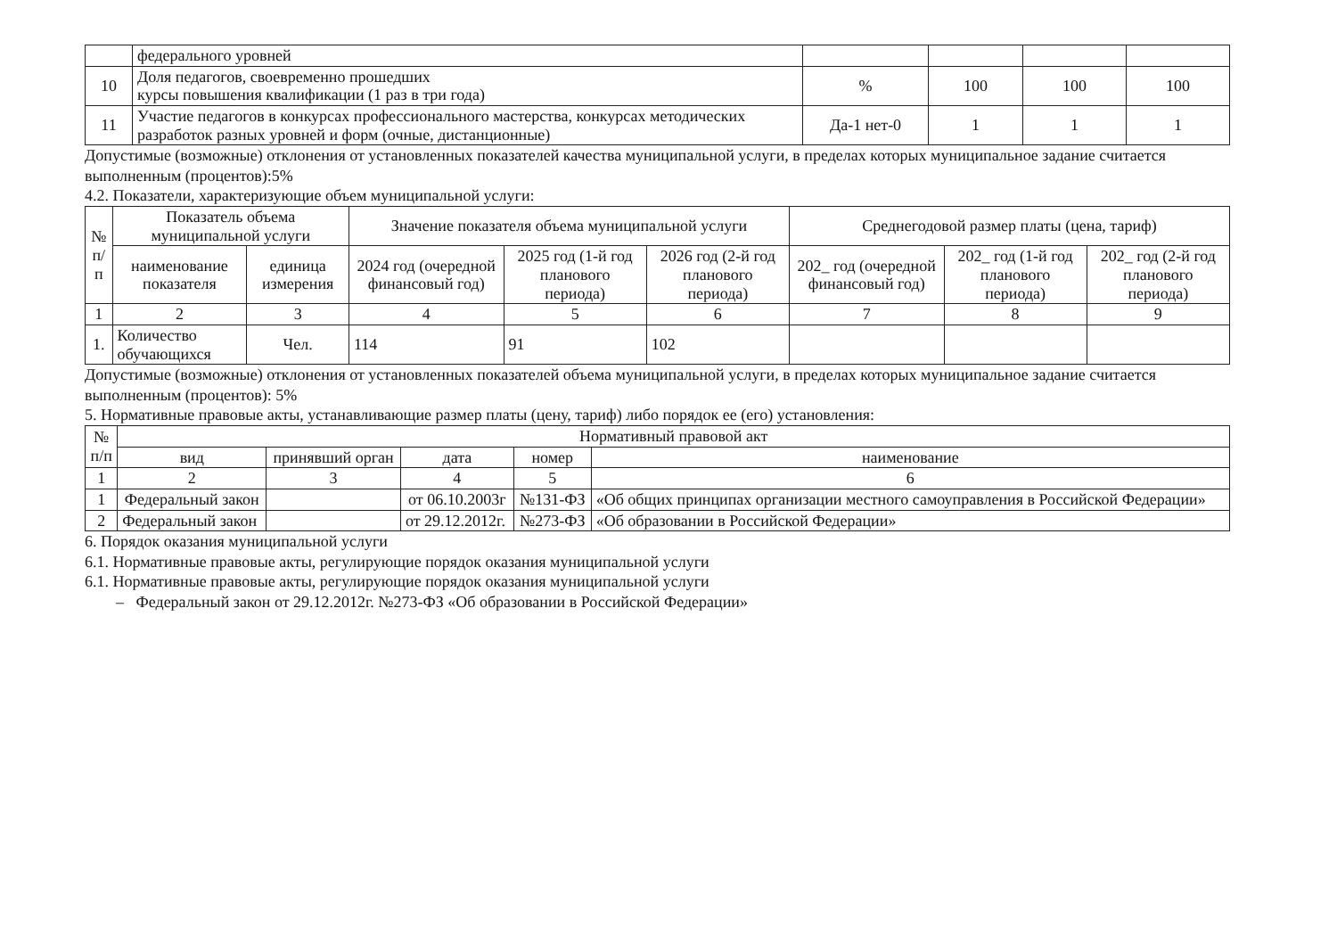| | федерального уровней | | | | |
| 10 | Доля педагогов, своевременно прошедших курсы повышения квалификации (1 раз в три года) | % | 100 | 100 | 100 |
| 11 | Участие педагогов в конкурсах профессионального мастерства, конкурсах методических разработок разных уровней и форм (очные, дистанционные) | Да-1 нет-0 | 1 | 1 | 1 |
Допустимые (возможные) отклонения от установленных показателей качества муниципальной услуги, в пределах которых муниципальное задание считается выполненным (процентов):5%
4.2. Показатели, характеризующие объем муниципальной услуги:
| № п/п | Показатель объема муниципальной услуги | | Значение показателя объема муниципальной услуги | | | Среднегодовой размер платы (цена, тариф) | | |
| --- | --- | --- | --- | --- | --- | --- | --- | --- |
| | наименование показателя | единица измерения | 2024 год (очередной финансовый год) | 2025 год (1-й год планового периода) | 2026 год (2-й год планового периода) | 202_ год (очередной финансовый год) | 202_ год (1-й год планового периода) | 202_ год (2-й год планового периода) |
| 1 | 2 | 3 | 4 | 5 | 6 | 7 | 8 | 9 |
| 1. | Количество обучающихся | Чел. | 114 | 91 | 102 | | | |
Допустимые (возможные) отклонения от установленных показателей объема муниципальной услуги, в пределах которых муниципальное задание считается выполненным (процентов): 5%
5. Нормативные правовые акты, устанавливающие размер платы (цену, тариф) либо порядок ее (его) установления:
| № п/п | Нормативный правовой акт | | | | |
| --- | --- | --- | --- | --- | --- |
| | вид | принявший орган | дата | номер | наименование |
| 1 | 2 | 3 | 4 | 5 | 6 |
| 1 | Федеральный закон | | от 06.10.2003г | №131-ФЗ | «Об общих принципах организации местного самоуправления в Российской Федерации» |
| 2 | Федеральный закон | | от 29.12.2012г. | №273-ФЗ | «Об образовании в Российской Федерации» |
6. Порядок оказания муниципальной услуги
6.1. Нормативные правовые акты, регулирующие порядок оказания муниципальной услуги
6.1. Нормативные правовые акты, регулирующие порядок оказания муниципальной услуги
– Федеральный закон от 29.12.2012г. №273-ФЗ «Об образовании в Российской Федерации»